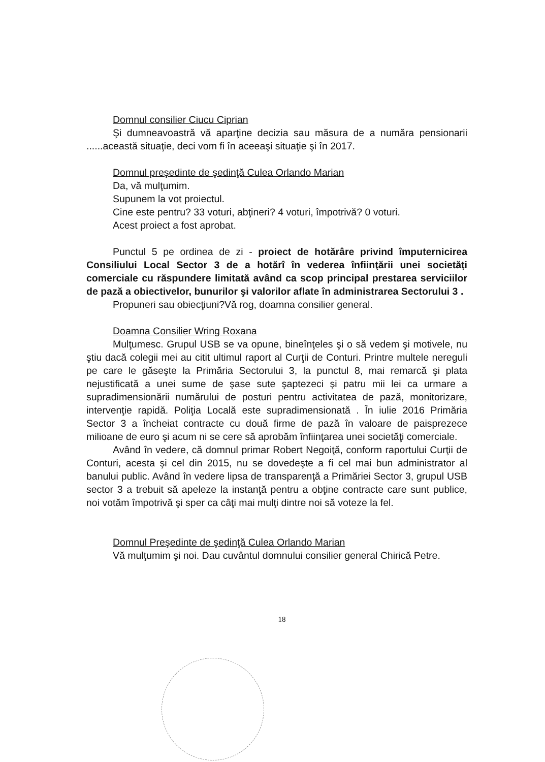Domnul consilier Ciucu Ciprian
Şi dumneavoastră vă aparţine decizia sau măsura de a număra pensionarii ......această situaţie, deci vom fi în aceeaşi situaţie şi în 2017.
Domnul preşedinte de şedinţă Culea Orlando Marian
Da, vă mulţumim.
Supunem la vot proiectul.
Cine este pentru? 33 voturi, abţineri? 4 voturi, împotrivă? 0 voturi.
Acest proiect a fost aprobat.
Punctul 5 pe ordinea de zi - proiect de hotărâre privind împuternicirea Consiliului Local Sector 3 de a hotărî în vederea înfiinţării unei societăţi comerciale cu răspundere limitată având ca scop principal prestarea serviciilor de pază a obiectivelor, bunurilor şi valorilor aflate în administrarea Sectorului 3 .
Propuneri sau obiecţiuni?Vă rog, doamna consilier general.
Doamna Consilier Wring Roxana
Mulţumesc. Grupul USB se va opune, bineînţeles şi o să vedem şi motivele, nu ştiu dacă colegii mei au citit ultimul raport al Curţii de Conturi. Printre multele nereguli pe care le găseşte la Primăria Sectorului 3, la punctul 8, mai remarcă şi plata nejustificată a unei sume de şase sute şaptezeci şi patru mii lei ca urmare a supradimensionării numărului de posturi pentru activitatea de pază, monitorizare, intervenţie rapidă. Poliţia Locală este supradimensionată . În iulie 2016 Primăria Sector 3 a încheiat contracte cu două firme de pază în valoare de paisprezece milioane de euro şi acum ni se cere să aprobăm înfiinţarea unei societăţi comerciale.
Având în vedere, că domnul primar Robert Negoiţă, conform raportului Curţii de Conturi, acesta şi cel din 2015, nu se dovedeşte a fi cel mai bun administrator al banului public. Având în vedere lipsa de transparenţă a Primăriei Sector 3, grupul USB sector 3 a trebuit să apeleze la instanţă pentru a obţine contracte care sunt publice, noi votăm împotrivă şi sper ca câţi mai mulţi dintre noi să voteze la fel.
Domnul Preşedinte de şedinţă Culea Orlando Marian
Vă mulţumim şi noi. Dau cuvântul domnului consilier general Chirică Petre.
18